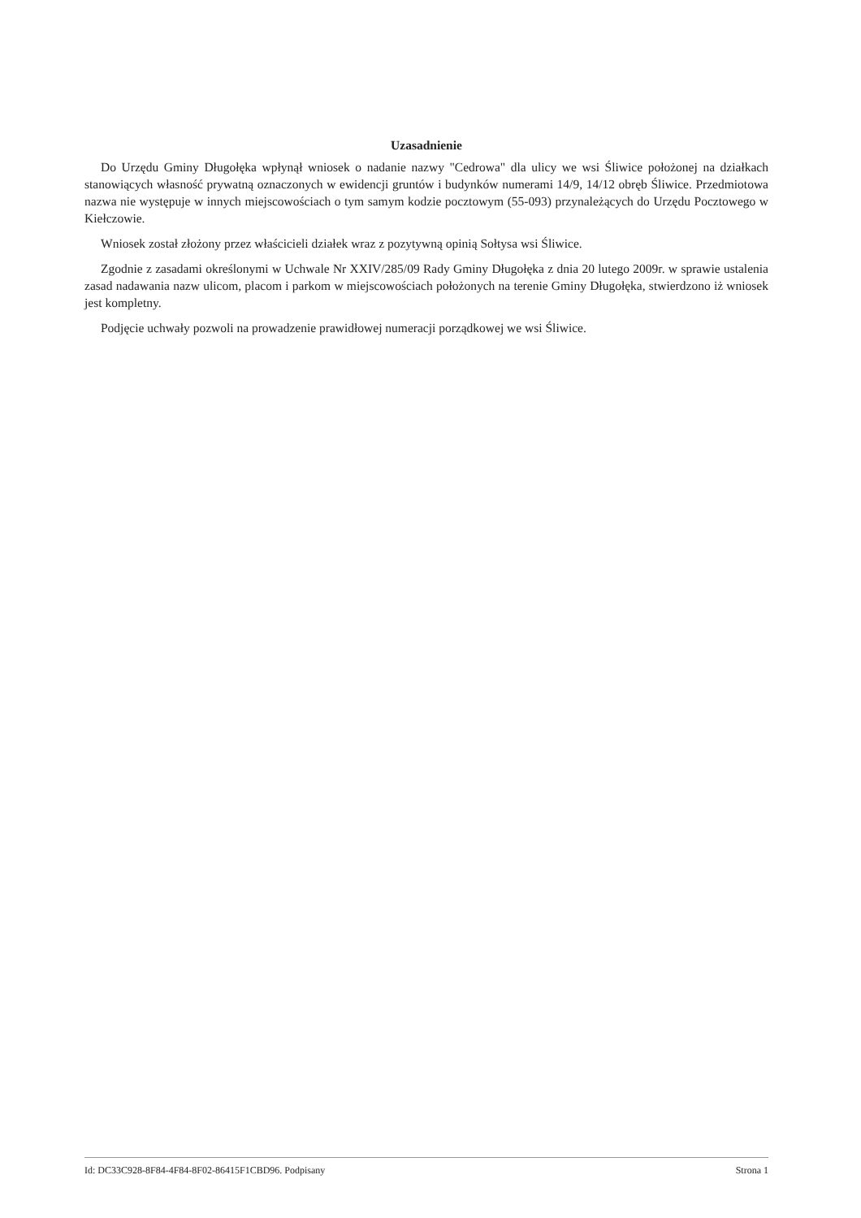Uzasadnienie
Do Urzędu Gminy Długołęka wpłynął wniosek o nadanie nazwy "Cedrowa" dla ulicy we wsi Śliwice położonej na działkach stanowiących własność prywatną oznaczonych w ewidencji gruntów i budynków numerami 14/9, 14/12 obręb Śliwice. Przedmiotowa nazwa nie występuje w innych miejscowościach o tym samym kodzie pocztowym (55-093) przynależących do Urzędu Pocztowego w Kiełczowie.
Wniosek został złożony przez właścicieli działek wraz z pozytywną opinią Sołtysa wsi Śliwice.
Zgodnie z zasadami określonymi w Uchwale Nr XXIV/285/09 Rady Gminy Długołęka z dnia 20 lutego 2009r. w sprawie ustalenia zasad nadawania nazw ulicom, placom i parkom w miejscowościach położonych na terenie Gminy Długołęka, stwierdzono iż wniosek jest kompletny.
Podjęcie uchwały pozwoli na prowadzenie prawidłowej numeracji porządkowej we wsi Śliwice.
Id: DC33C928-8F84-4F84-8F02-86415F1CBD96. Podpisany Strona 1